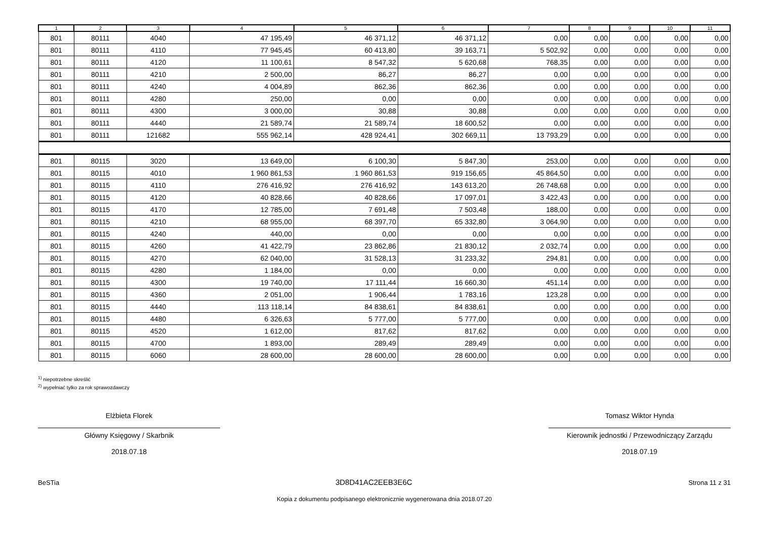| 1 | 2 | 3 | 4 | 5 | 6 | 7 | 8 | 9 | 10 | 11 |
| --- | --- | --- | --- | --- | --- | --- | --- | --- | --- | --- |
| 801 | 80111 | 4040 | 47 195,49 | 46 371,12 | 46 371,12 | 0,00 | 0,00 | 0,00 | 0,00 | 0,00 |
| 801 | 80111 | 4110 | 77 945,45 | 60 413,80 | 39 163,71 | 5 502,92 | 0,00 | 0,00 | 0,00 | 0,00 |
| 801 | 80111 | 4120 | 11 100,61 | 8 547,32 | 5 620,68 | 768,35 | 0,00 | 0,00 | 0,00 | 0,00 |
| 801 | 80111 | 4210 | 2 500,00 | 86,27 | 86,27 | 0,00 | 0,00 | 0,00 | 0,00 | 0,00 |
| 801 | 80111 | 4240 | 4 004,89 | 862,36 | 862,36 | 0,00 | 0,00 | 0,00 | 0,00 | 0,00 |
| 801 | 80111 | 4280 | 250,00 | 0,00 | 0,00 | 0,00 | 0,00 | 0,00 | 0,00 | 0,00 |
| 801 | 80111 | 4300 | 3 000,00 | 30,88 | 30,88 | 0,00 | 0,00 | 0,00 | 0,00 | 0,00 |
| 801 | 80111 | 4440 | 21 589,74 | 21 589,74 | 18 600,52 | 0,00 | 0,00 | 0,00 | 0,00 | 0,00 |
| 801 | 80111 | 121682 | 555 962,14 | 428 924,41 | 302 669,11 | 13 793,29 | 0,00 | 0,00 | 0,00 | 0,00 |
| 801 | 80115 | 3020 | 13 649,00 | 6 100,30 | 5 847,30 | 253,00 | 0,00 | 0,00 | 0,00 | 0,00 |
| 801 | 80115 | 4010 | 1 960 861,53 | 1 960 861,53 | 919 156,65 | 45 864,50 | 0,00 | 0,00 | 0,00 | 0,00 |
| 801 | 80115 | 4110 | 276 416,92 | 276 416,92 | 143 613,20 | 26 748,68 | 0,00 | 0,00 | 0,00 | 0,00 |
| 801 | 80115 | 4120 | 40 828,66 | 40 828,66 | 17 097,01 | 3 422,43 | 0,00 | 0,00 | 0,00 | 0,00 |
| 801 | 80115 | 4170 | 12 785,00 | 7 691,48 | 7 503,48 | 188,00 | 0,00 | 0,00 | 0,00 | 0,00 |
| 801 | 80115 | 4210 | 68 955,00 | 68 397,70 | 65 332,80 | 3 064,90 | 0,00 | 0,00 | 0,00 | 0,00 |
| 801 | 80115 | 4240 | 440,00 | 0,00 | 0,00 | 0,00 | 0,00 | 0,00 | 0,00 | 0,00 |
| 801 | 80115 | 4260 | 41 422,79 | 23 862,86 | 21 830,12 | 2 032,74 | 0,00 | 0,00 | 0,00 | 0,00 |
| 801 | 80115 | 4270 | 62 040,00 | 31 528,13 | 31 233,32 | 294,81 | 0,00 | 0,00 | 0,00 | 0,00 |
| 801 | 80115 | 4280 | 1 184,00 | 0,00 | 0,00 | 0,00 | 0,00 | 0,00 | 0,00 | 0,00 |
| 801 | 80115 | 4300 | 19 740,00 | 17 111,44 | 16 660,30 | 451,14 | 0,00 | 0,00 | 0,00 | 0,00 |
| 801 | 80115 | 4360 | 2 051,00 | 1 906,44 | 1 783,16 | 123,28 | 0,00 | 0,00 | 0,00 | 0,00 |
| 801 | 80115 | 4440 | 113 118,14 | 84 838,61 | 84 838,61 | 0,00 | 0,00 | 0,00 | 0,00 | 0,00 |
| 801 | 80115 | 4480 | 6 326,63 | 5 777,00 | 5 777,00 | 0,00 | 0,00 | 0,00 | 0,00 | 0,00 |
| 801 | 80115 | 4520 | 1 612,00 | 817,62 | 817,62 | 0,00 | 0,00 | 0,00 | 0,00 | 0,00 |
| 801 | 80115 | 4700 | 1 893,00 | 289,49 | 289,49 | 0,00 | 0,00 | 0,00 | 0,00 | 0,00 |
| 801 | 80115 | 6060 | 28 600,00 | 28 600,00 | 28 600,00 | 0,00 | 0,00 | 0,00 | 0,00 | 0,00 |
<sup>1)</sup> niepotrzebne skreślić
<sup>2)</sup> wypełniać tylko za rok sprawozdawczy
Elżbieta Florek
Główny Księgowy / Skarbnik
2018.07.18
Tomasz Wiktor Hynda
Kierownik jednostki / Przewodniczący Zarządu
2018.07.19
BeSTia 3D8D41AC2EEB3E6C Strona 11 z 31
Kopia z dokumentu podpisanego elektronicznie wygenerowana dnia 2018.07.20